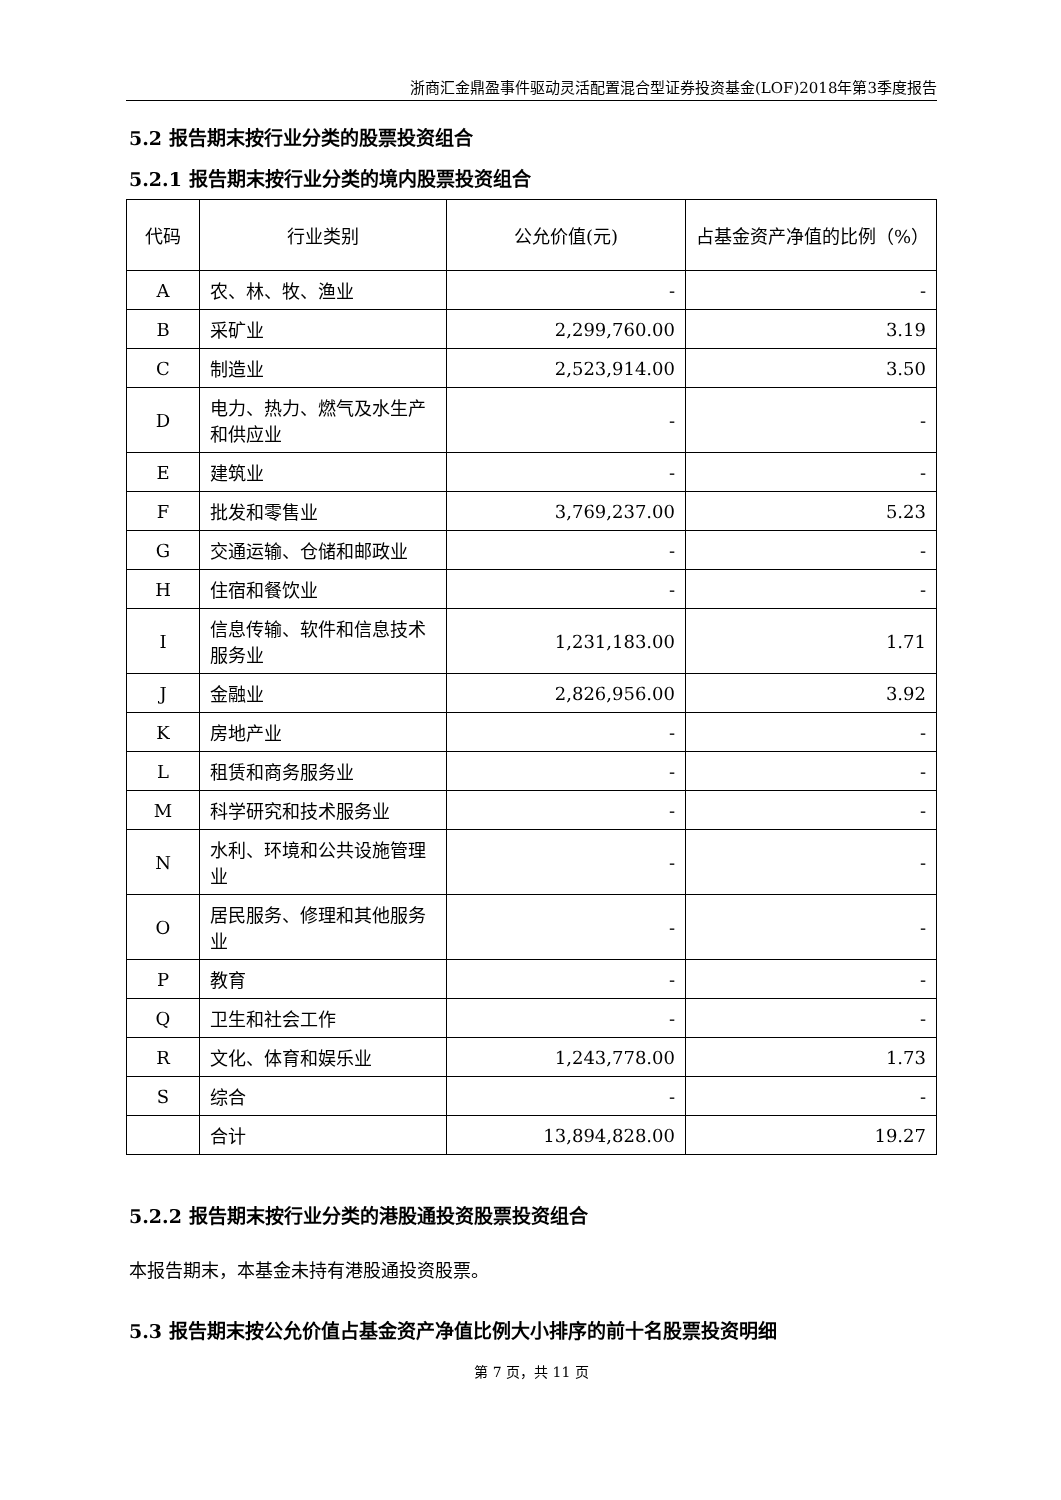浙商汇金鼎盈事件驱动灵活配置混合型证券投资基金(LOF)2018年第3季度报告
5.2 报告期末按行业分类的股票投资组合
5.2.1 报告期末按行业分类的境内股票投资组合
| 代码 | 行业类别 | 公允价值(元) | 占基金资产净值的比例（%） |
| --- | --- | --- | --- |
| A | 农、林、牧、渔业 | - | - |
| B | 采矿业 | 2,299,760.00 | 3.19 |
| C | 制造业 | 2,523,914.00 | 3.50 |
| D | 电力、热力、燃气及水生产和供应业 | - | - |
| E | 建筑业 | - | - |
| F | 批发和零售业 | 3,769,237.00 | 5.23 |
| G | 交通运输、仓储和邮政业 | - | - |
| H | 住宿和餐饮业 | - | - |
| I | 信息传输、软件和信息技术服务业 | 1,231,183.00 | 1.71 |
| J | 金融业 | 2,826,956.00 | 3.92 |
| K | 房地产业 | - | - |
| L | 租赁和商务服务业 | - | - |
| M | 科学研究和技术服务业 | - | - |
| N | 水利、环境和公共设施管理业 | - | - |
| O | 居民服务、修理和其他服务业 | - | - |
| P | 教育 | - | - |
| Q | 卫生和社会工作 | - | - |
| R | 文化、体育和娱乐业 | 1,243,778.00 | 1.73 |
| S | 综合 | - | - |
| | 合计 | 13,894,828.00 | 19.27 |
5.2.2 报告期末按行业分类的港股通投资股票投资组合
本报告期末，本基金未持有港股通投资股票。
5.3 报告期末按公允价值占基金资产净值比例大小排序的前十名股票投资明细
第 7 页，共 11 页